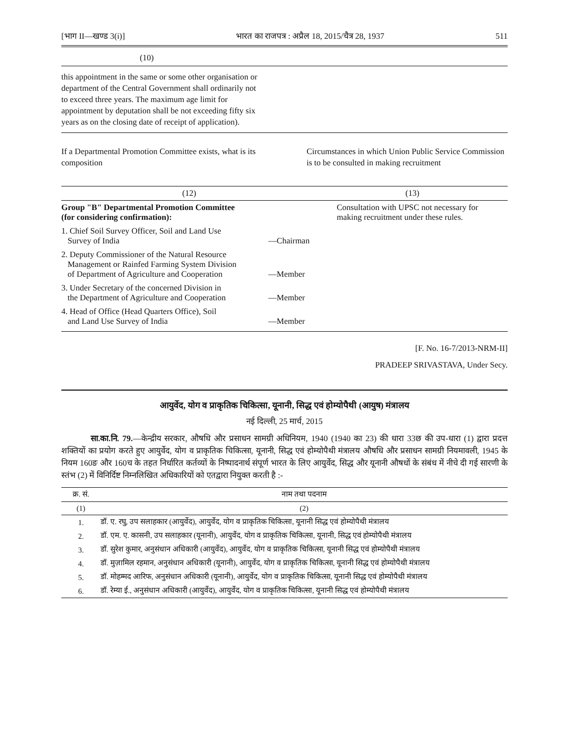[भाग II—खण्ड 3(i)] भारत का राजपत्र : अप्रैल 18, 2015/चैत्र 28, 1937 511
(10)
this appointment in the same or some other organisation or department of the Central Government shall ordinarily not to exceed three years. The maximum age limit for appointment by deputation shall be not exceeding fifty six years as on the closing date of receipt of application).
If a Departmental Promotion Committee exists, what is its composition Circumstances in which Union Public Service Commission is to be consulted in making recruitment
| (12) | | (13) |
| --- | --- | --- |
| Group "B" Departmental Promotion Committee (for considering confirmation): | | Consultation with UPSC not necessary for making recruitment under these rules. |
| 1. Chief Soil Survey Officer, Soil and Land Use Survey of India | —Chairman | |
| 2. Deputy Commissioner of the Natural Resource Management or Rainfed Farming System Division of Department of Agriculture and Cooperation | —Member | |
| 3. Under Secretary of the concerned Division in the Department of Agriculture and Cooperation | —Member | |
| 4. Head of Office (Head Quarters Office), Soil and Land Use Survey of India | —Member | |
[F. No. 16-7/2013-NRM-II]
PRADEEP SRIVASTAVA, Under Secy.
आयुर्वेद, योग व प्राकृतिक चिकित्सा, यूनानी, सिद्ध एवं होम्योपैथी (आयुष) मंत्रालय
नई दिल्ली, 25 मार्च, 2015
सा.का.नि. 79.—केन्द्रीय सरकार, औषधि और प्रसाधन सामग्री अधिनियम, 1940 (1940 का 23) की धारा 33छ की उप-धारा (1) द्वारा प्रदत्त शक्तियों का प्रयोग करते हुए आयुर्वेद, योग व प्राकृतिक चिकित्सा, यूनानी, सिद्ध एवं होम्योपैथी मंत्रालय औषधि और प्रसाधन सामग्री नियमावली, 1945 के नियम 160ङ और 160च के तहत निर्धारित कर्तव्यों के निष्पादनार्थ संपूर्ण भारत के लिए आयुर्वेद, सिद्ध और यूनानी औषधों के संबंध में नीचे दी गई सारणी के स्तंभ (2) में विनिर्दिष्ट निम्नलिखित अधिकारियों को एतद्वारा नियुक्त करती है :-
| क्र. सं. | नाम तथा पदनाम |
| --- | --- |
| (1) | (2) |
| 1. | डॉ. ए. रघु, उप सलाहकार (आयुर्वेद), आयुर्वेद, योग व प्राकृतिक चिकित्सा, यूनानी सिद्ध एवं होम्योपैथी मंत्रालय |
| 2. | डॉ. एम. ए. कासनी, उप सलाहकार (यूनानी), आयुर्वेद, योग व प्राकृतिक चिकित्सा, यूनानी, सिद्ध एवं होम्योपैथी मंत्रालय |
| 3. | डॉ. सुरेश कुमार, अनुसंधान अधिकारी (आयुर्वेद), आयुर्वेद, योग व प्राकृतिक चिकित्सा, यूनानी सिद्ध एवं होम्योपैथी मंत्रालय |
| 4. | डॉ. मुज़ामिल रहमान, अनुसंधान अधिकारी (यूनानी), आयुर्वेद, योग व प्राकृतिक चिकित्सा, यूनानी सिद्ध एवं होम्योपैथी मंत्रालय |
| 5. | डॉ. मोहम्मद आरिफ, अनुसंधान अधिकारी (यूनानी), आयुर्वेद, योग व प्राकृतिक चिकित्सा, यूनानी सिद्ध एवं होम्योपैथी मंत्रालय |
| 6. | डॉ. रेम्या ई., अनुसंधान अधिकारी (आयुर्वेद), आयुर्वेद, योग व प्राकृतिक चिकित्सा, यूनानी सिद्ध एवं होम्योपैथी मंत्रालय |